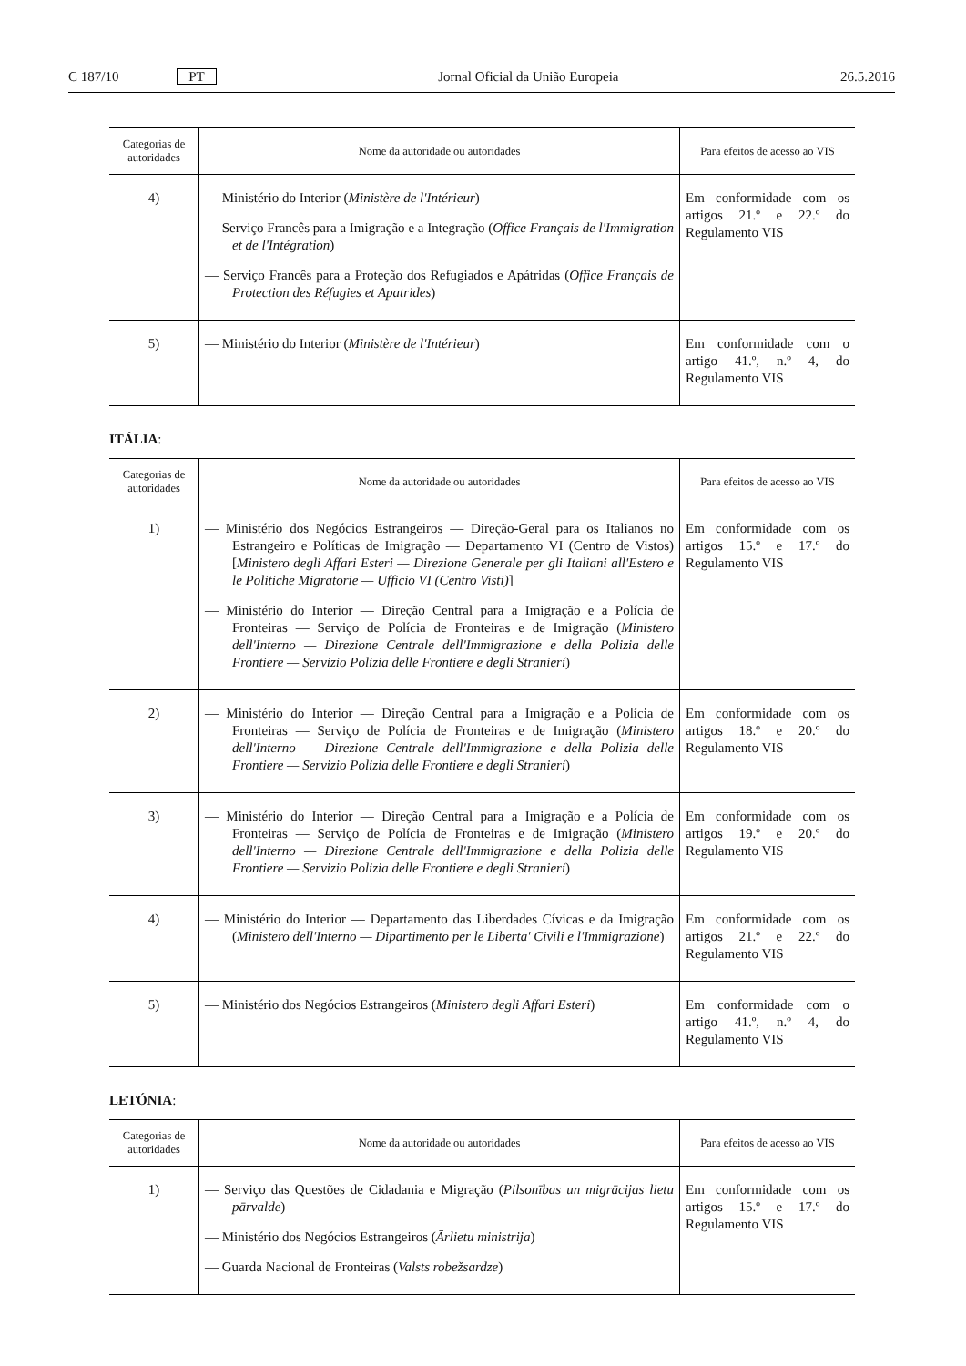C 187/10 PT Jornal Oficial da União Europeia 26.5.2016
| Categorias de autoridades | Nome da autoridade ou autoridades | Para efeitos de acesso ao VIS |
| --- | --- | --- |
| 4) | — Ministério do Interior ( Ministère de l'Intérieur ) — Serviço Francês para a Imigração e a Integração ( Office Français de l'Immigration et de l'Intégration ) — Serviço Francês para a Proteção dos Refugiados e Apátridas ( Office Français de Protection des Réfugies et Apatrides ) | Em conformidade com os artigos 21.º e 22.º do Regulamento VIS |
| 5) | — Ministério do Interior ( Ministère de l'Intérieur ) | Em conformidade com o artigo 41.º, n.º 4, do Regulamento VIS |
ITÁLIA:
| Categorias de autoridades | Nome da autoridade ou autoridades | Para efeitos de acesso ao VIS |
| --- | --- | --- |
| 1) | — Ministério dos Negócios Estrangeiros — Direção-Geral para os Italianos no Estrangeiro e Políticas de Imigração — Departamento VI (Centro de Vistos) [ Ministero degli Affari Esteri — Direzione Generale per gli Italiani all'Estero e le Politiche Migratorie — Ufficio VI (Centro Visti) ] — Ministério do Interior — Direção Central para a Imigração e a Polícia de Fronteiras — Serviço de Polícia de Fronteiras e de Imigração ( Ministero dell'Interno — Direzione Centrale dell'Immigrazione e della Polizia delle Frontiere — Servizio Polizia delle Frontiere e degli Stranieri ) | Em conformidade com os artigos 15.º e 17.º do Regulamento VIS |
| 2) | — Ministério do Interior — Direção Central para a Imigração e a Polícia de Fronteiras — Serviço de Polícia de Fronteiras e de Imigração ( Ministero dell'Interno — Direzione Centrale dell'Immigrazione e della Polizia delle Frontiere — Servizio Polizia delle Frontiere e degli Stranieri ) | Em conformidade com os artigos 18.º e 20.º do Regulamento VIS |
| 3) | — Ministério do Interior — Direção Central para a Imigração e a Polícia de Fronteiras — Serviço de Polícia de Fronteiras e de Imigração ( Ministero dell'Interno — Direzione Centrale dell'Immigrazione e della Polizia delle Frontiere — Servizio Polizia delle Frontiere e degli Stranieri ) | Em conformidade com os artigos 19.º e 20.º do Regulamento VIS |
| 4) | — Ministério do Interior — Departamento das Liberdades Cívicas e da Imi­gração ( Ministero dell'Interno — Dipartimento per le Liberta' Civili e l'Immigrazione ) | Em conformidade com os artigos 21.º e 22.º do Regulamento VIS |
| 5) | — Ministério dos Negócios Estrangeiros ( Ministero degli Affari Esteri ) | Em conformidade com o artigo 41.º, n.º 4, do Regulamento VIS |
LETÓNIA:
| Categorias de autoridades | Nome da autoridade ou autoridades | Para efeitos de acesso ao VIS |
| --- | --- | --- |
| 1) | — Serviço das Questões de Cidadania e Migração ( Pilsonības un migrācijas lietu pārvalde ) — Ministério dos Negócios Estrangeiros ( Ārlietu ministrija ) — Guarda Nacional de Fronteiras ( Valsts robežsardze ) | Em conformidade com os artigos 15.º e 17.º do Regulamento VIS |